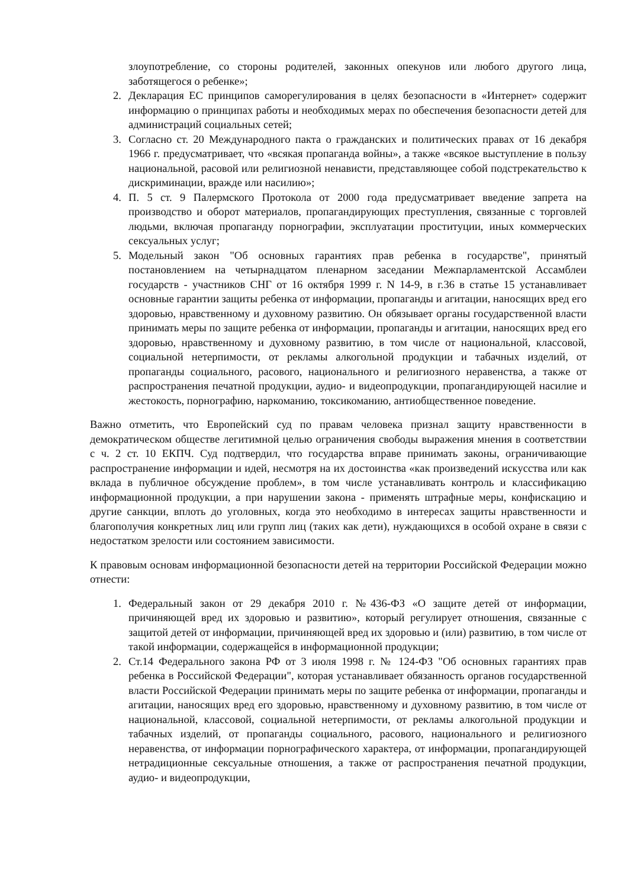злоупотребление, со стороны родителей, законных опекунов или любого другого лица, заботящегося о ребенке»;
2. Декларация ЕС принципов саморегулирования в целях безопасности в «Интернет» содержит информацию о принципах работы и необходимых мерах по обеспечения безопасности детей для администраций социальных сетей;
3. Согласно ст. 20 Международного пакта о гражданских и политических правах от 16 декабря 1966 г. предусматривает, что «всякая пропаганда войны», а также «всякое выступление в пользу национальной, расовой или религиозной ненависти, представляющее собой подстрекательство к дискриминации, вражде или насилию»;
4. П. 5 ст. 9 Палермского Протокола от 2000 года предусматривает введение запрета на производство и оборот материалов, пропагандирующих преступления, связанные с торговлей людьми, включая пропаганду порнографии, эксплуатации проституции, иных коммерческих сексуальных услуг;
5. Модельный закон "Об основных гарантиях прав ребенка в государстве", принятый постановлением на четырнадцатом пленарном заседании Межпарламентской Ассамблеи государств - участников СНГ от 16 октября 1999 г. N 14-9, в г.36 в статье 15 устанавливает основные гарантии защиты ребенка от информации, пропаганды и агитации, наносящих вред его здоровью, нравственному и духовному развитию. Он обязывает органы государственной власти принимать меры по защите ребенка от информации, пропаганды и агитации, наносящих вред его здоровью, нравственному и духовному развитию, в том числе от национальной, классовой, социальной нетерпимости, от рекламы алкогольной продукции и табачных изделий, от пропаганды социального, расового, национального и религиозного неравенства, а также от распространения печатной продукции, аудио- и видеопродукции, пропагандирующей насилие и жестокость, порнографию, наркоманию, токсикоманию, антиобщественное поведение.
Важно отметить, что Европейский суд по правам человека признал защиту нравственности в демократическом обществе легитимной целью ограничения свободы выражения мнения в соответствии с ч. 2 ст. 10 ЕКПЧ. Суд подтвердил, что государства вправе принимать законы, ограничивающие распространение информации и идей, несмотря на их достоинства «как произведений искусства или как вклада в публичное обсуждение проблем», в том числе устанавливать контроль и классификацию информационной продукции, а при нарушении закона - применять штрафные меры, конфискацию и другие санкции, вплоть до уголовных, когда это необходимо в интересах защиты нравственности и благополучия конкретных лиц или групп лиц (таких как дети), нуждающихся в особой охране в связи с недостатком зрелости или состоянием зависимости.
К правовым основам информационной безопасности детей на территории Российской Федерации можно отнести:
1. Федеральный закон от 29 декабря 2010 г. №436-ФЗ «О защите детей от информации, причиняющей вред их здоровью и развитию», который регулирует отношения, связанные с защитой детей от информации, причиняющей вред их здоровью и (или) развитию, в том числе от такой информации, содержащейся в информационной продукции;
2. Ст.14 Федерального закона РФ от 3 июля 1998 г. № 124-ФЗ "Об основных гарантиях прав ребенка в Российской Федерации", которая устанавливает обязанность органов государственной власти Российской Федерации принимать меры по защите ребенка от информации, пропаганды и агитации, наносящих вред его здоровью, нравственному и духовному развитию, в том числе от национальной, классовой, социальной нетерпимости, от рекламы алкогольной продукции и табачных изделий, от пропаганды социального, расового, национального и религиозного неравенства, от информации порнографического характера, от информации, пропагандирующей нетрадиционные сексуальные отношения, а также от распространения печатной продукции, аудио- и видеопродукции,